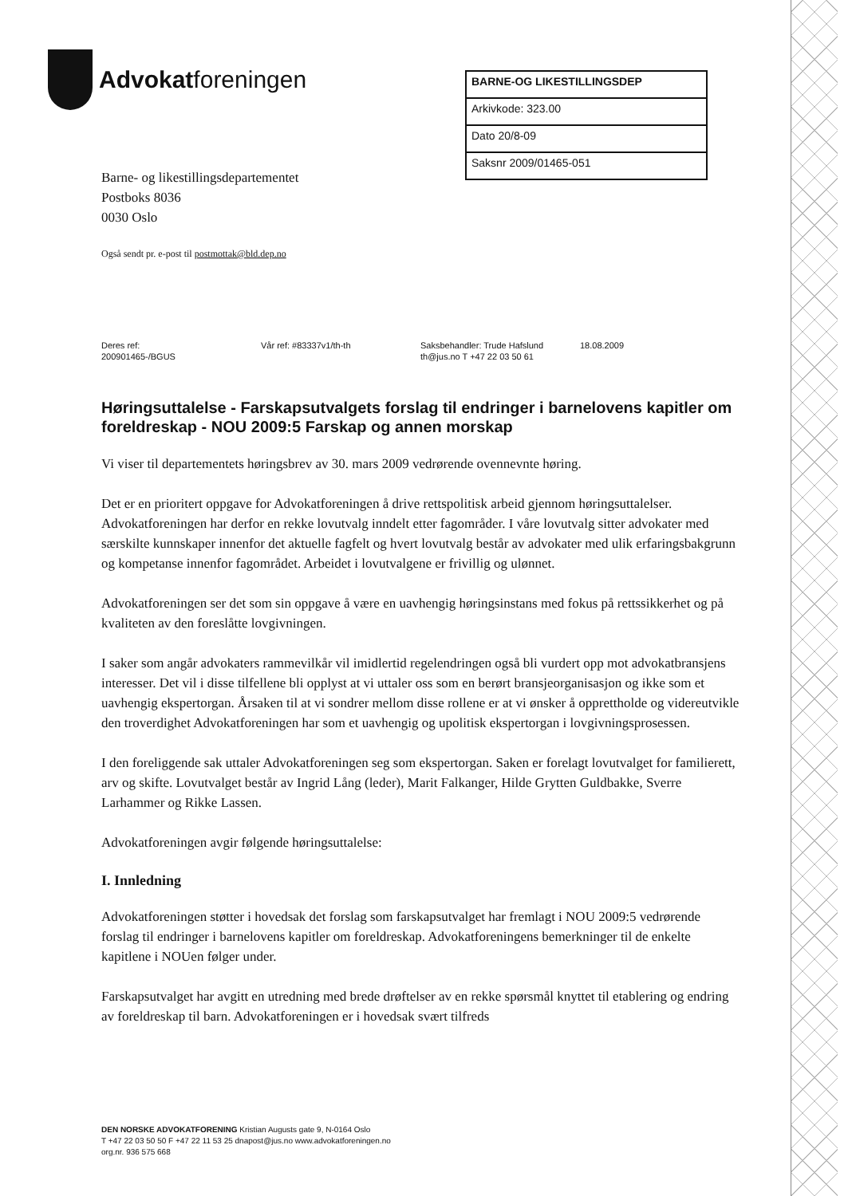Advokatforeningen
BARNE-OG LIKESTILLINGSDEP
Arkivkode: 323.00
Dato 20/8-09
Saksnr 2009/01465-051
Barne- og likestillingsdepartementet
Postboks 8036
0030 Oslo
Også sendt pr. e-post til postmottak@bld.dep.no
| Deres ref: | Vår ref: #83337v1/th-th | Saksbehandler: Trude Hafslund | 18.08.2009 |
| 200901465-/BGUS | | th@jus.no T +47 22 03 50 61 | |
Høringsuttalelse - Farskapsutvalgets forslag til endringer i barnelovens kapitler om foreldreskap - NOU 2009:5 Farskap og annen morskap
Vi viser til departementets høringsbrev av 30. mars 2009 vedrørende ovennevnte høring.
Det er en prioritert oppgave for Advokatforeningen å drive rettspolitisk arbeid gjennom høringsuttalelser. Advokatforeningen har derfor en rekke lovutvalg inndelt etter fagområder. I våre lovutvalg sitter advokater med særskilte kunnskaper innenfor det aktuelle fagfelt og hvert lovutvalg består av advokater med ulik erfaringsbakgrunn og kompetanse innenfor fagområdet. Arbeidet i lovutvalgene er frivillig og ulønnet.
Advokatforeningen ser det som sin oppgave å være en uavhengig høringsinstans med fokus på rettssikkerhet og på kvaliteten av den foreslåtte lovgivningen.
I saker som angår advokaters rammevilkår vil imidlertid regelendringen også bli vurdert opp mot advokatbransjens interesser. Det vil i disse tilfellene bli opplyst at vi uttaler oss som en berørt bransjeorganisasjon og ikke som et uavhengig ekspertorgan. Årsaken til at vi sondrer mellom disse rollene er at vi ønsker å opprettholde og videreutvikle den troverdighet Advokatforeningen har som et uavhengig og upolitisk ekspertorgan i lovgivningsprosessen.
I den foreliggende sak uttaler Advokatforeningen seg som ekspertorgan. Saken er forelagt lovutvalget for familierett, arv og skifte. Lovutvalget består av Ingrid Lång (leder), Marit Falkanger, Hilde Grytten Guldbakke, Sverre Larhammer og Rikke Lassen.
Advokatforeningen avgir følgende høringsuttalelse:
I. Innledning
Advokatforeningen støtter i hovedsak det forslag som farskapsutvalget har fremlagt i NOU 2009:5 vedrørende forslag til endringer i barnelovens kapitler om foreldreskap. Advokatforeningens bemerkninger til de enkelte kapitlene i NOUen følger under.
Farskapsutvalget har avgitt en utredning med brede drøftelser av en rekke spørsmål knyttet til etablering og endring av foreldreskap til barn. Advokatforeningen er i hovedsak svært tilfreds
DEN NORSKE ADVOKATFORENING Kristian Augusts gate 9, N-0164 Oslo
T +47 22 03 50 50 F +47 22 11 53 25 dnapost@jus.no www.advokatforeningen.no
org.nr. 936 575 668